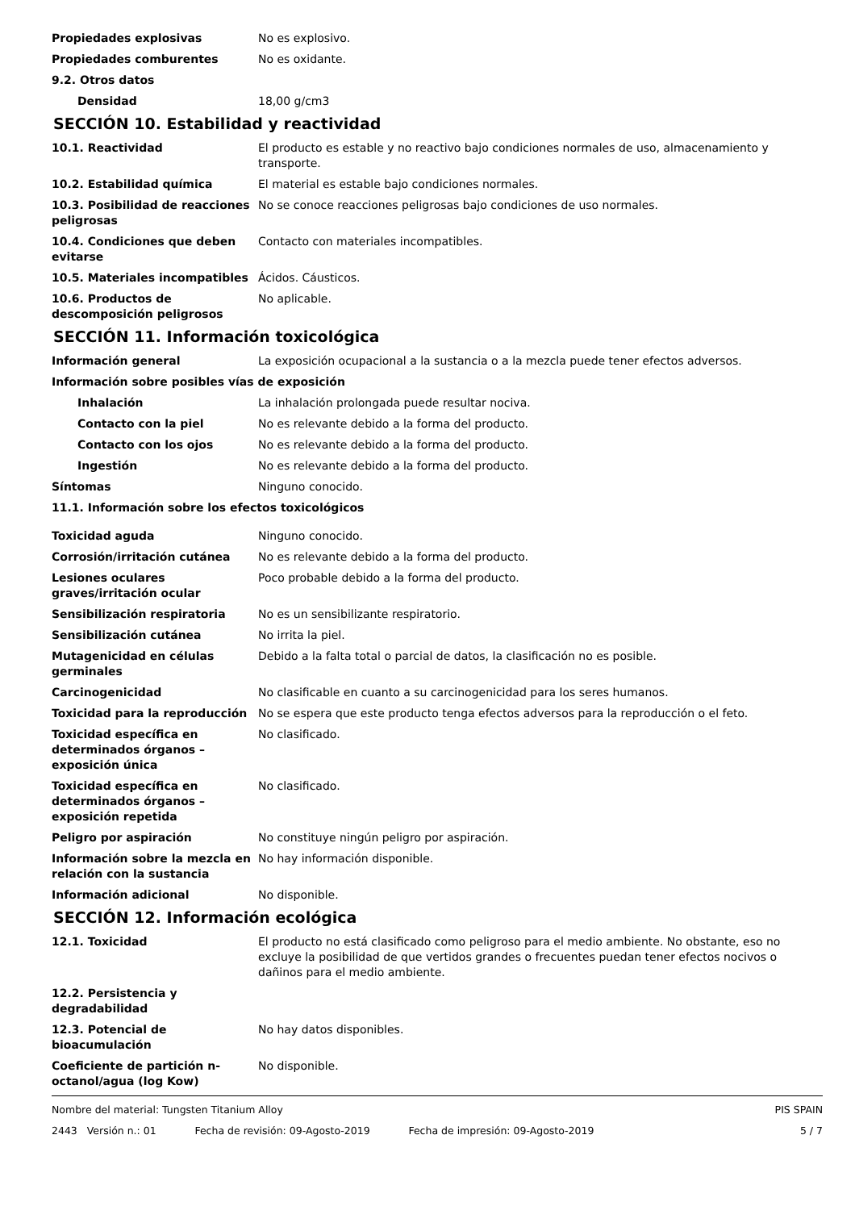Propiedades explosivas No es explosivo.
Propiedades comburentes No es oxidante.
9.2. Otros datos
Densidad 18,00 g/cm3
SECCIÓN 10. Estabilidad y reactividad
10.1. Reactividad El producto es estable y no reactivo bajo condiciones normales de uso, almacenamiento y transporte.
10.2. Estabilidad química El material es estable bajo condiciones normales.
10.3. Posibilidad de reacciones peligrosas
No se conoce reacciones peligrosas bajo condiciones de uso normales.
10.4. Condiciones que deben evitarse
Contacto con materiales incompatibles.
10.5. Materiales incompatibles Ácidos. Cáusticos.
10.6. Productos de descomposición peligrosos
No aplicable.
SECCIÓN 11. Información toxicológica
Información general La exposición ocupacional a la sustancia o a la mezcla puede tener efectos adversos.
Información sobre posibles vías de exposición
Inhalación La inhalación prolongada puede resultar nociva.
Contacto con la piel No es relevante debido a la forma del producto.
Contacto con los ojos No es relevante debido a la forma del producto.
Ingestión No es relevante debido a la forma del producto.
Síntomas Ninguno conocido.
11.1. Información sobre los efectos toxicológicos
Toxicidad aguda Ninguno conocido.
Corrosión/irritación cutánea No es relevante debido a la forma del producto.
Lesiones oculares graves/irritación ocular
Poco probable debido a la forma del producto.
Sensibilización respiratoria No es un sensibilizante respiratorio.
Sensibilización cutánea No irrita la piel.
Mutagenicidad en células germinales
Debido a la falta total o parcial de datos, la clasificación no es posible.
Carcinogenicidad No clasificable en cuanto a su carcinogenicidad para los seres humanos.
Toxicidad para la reproducción No se espera que este producto tenga efectos adversos para la reproducción o el feto.
Toxicidad específica en determinados órganos – exposición única
No clasificado.
Toxicidad específica en determinados órganos – exposición repetida
No clasificado.
Peligro por aspiración No constituye ningún peligro por aspiración.
Información sobre la mezcla en relación con la sustancia
No hay información disponible.
Información adicional No disponible.
SECCIÓN 12. Información ecológica
12.1. Toxicidad El producto no está clasificado como peligroso para el medio ambiente. No obstante, eso no excluye la posibilidad de que vertidos grandes o frecuentes puedan tener efectos nocivos o dañinos para el medio ambiente.
12.2. Persistencia y degradabilidad
12.3. Potencial de bioacumulación
No hay datos disponibles.
Coeficiente de partición n-octanol/agua (log Kow)
No disponible.
Nombre del material: Tungsten Titanium Alloy PIS SPAIN
2443 Versión n.: 01 Fecha de revisión: 09-Agosto-2019 Fecha de impresión: 09-Agosto-2019 5 / 7